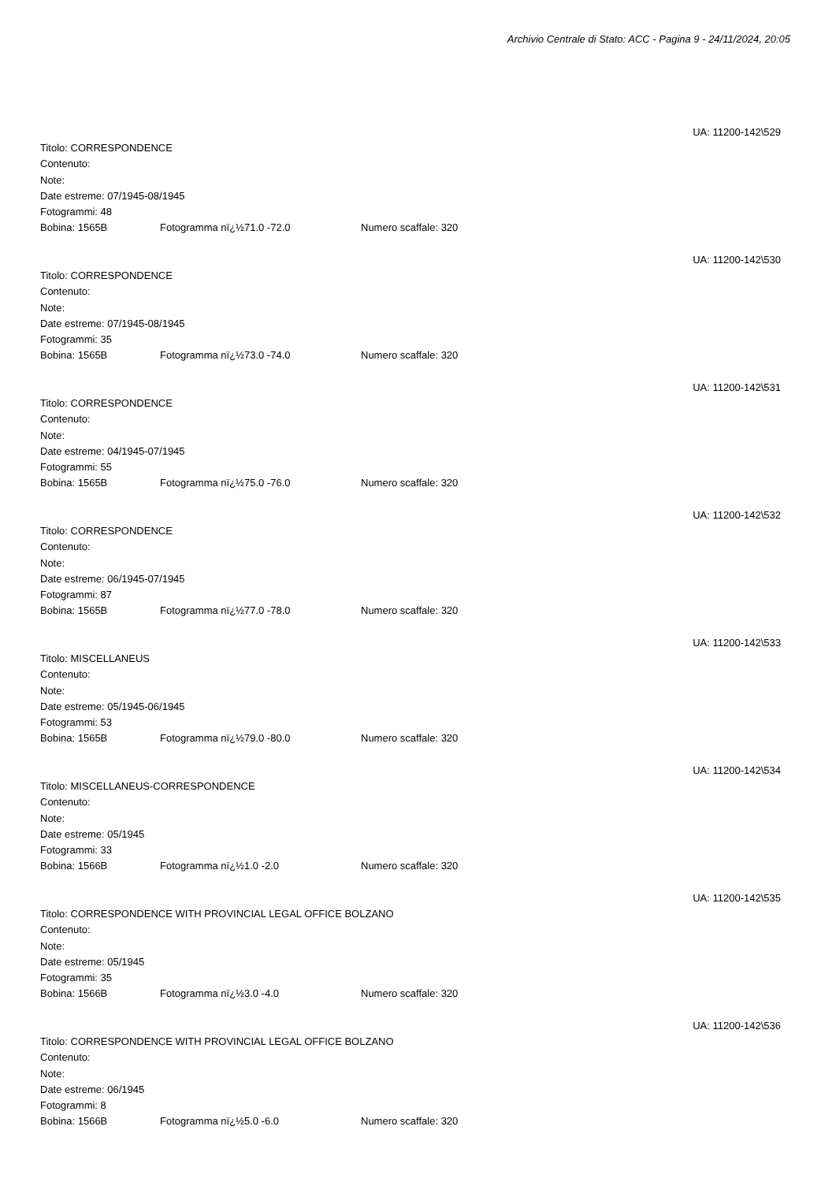Archivio Centrale di Stato: ACC - Pagina 9 - 24/11/2024, 20:05
UA: 11200-142\529
Titolo: CORRESPONDENCE
Contenuto:
Note:
Date estreme: 07/1945-08/1945
Fotogrammi: 48
Bobina: 1565B Fotogramma nï¿½71.0 -72.0 Numero scaffale: 320
UA: 11200-142\530
Titolo: CORRESPONDENCE
Contenuto:
Note:
Date estreme: 07/1945-08/1945
Fotogrammi: 35
Bobina: 1565B Fotogramma nï¿½73.0 -74.0 Numero scaffale: 320
UA: 11200-142\531
Titolo: CORRESPONDENCE
Contenuto:
Note:
Date estreme: 04/1945-07/1945
Fotogrammi: 55
Bobina: 1565B Fotogramma nï¿½75.0 -76.0 Numero scaffale: 320
UA: 11200-142\532
Titolo: CORRESPONDENCE
Contenuto:
Note:
Date estreme: 06/1945-07/1945
Fotogrammi: 87
Bobina: 1565B Fotogramma nï¿½77.0 -78.0 Numero scaffale: 320
UA: 11200-142\533
Titolo: MISCELLANEUS
Contenuto:
Note:
Date estreme: 05/1945-06/1945
Fotogrammi: 53
Bobina: 1565B Fotogramma nï¿½79.0 -80.0 Numero scaffale: 320
UA: 11200-142\534
Titolo: MISCELLANEUS-CORRESPONDENCE
Contenuto:
Note:
Date estreme: 05/1945
Fotogrammi: 33
Bobina: 1566B Fotogramma nï¿½1.0 -2.0 Numero scaffale: 320
UA: 11200-142\535
Titolo: CORRESPONDENCE WITH PROVINCIAL LEGAL OFFICE BOLZANO
Contenuto:
Note:
Date estreme: 05/1945
Fotogrammi: 35
Bobina: 1566B Fotogramma nï¿½3.0 -4.0 Numero scaffale: 320
UA: 11200-142\536
Titolo: CORRESPONDENCE WITH PROVINCIAL LEGAL OFFICE BOLZANO
Contenuto:
Note:
Date estreme: 06/1945
Fotogrammi: 8
Bobina: 1566B Fotogramma nï¿½5.0 -6.0 Numero scaffale: 320